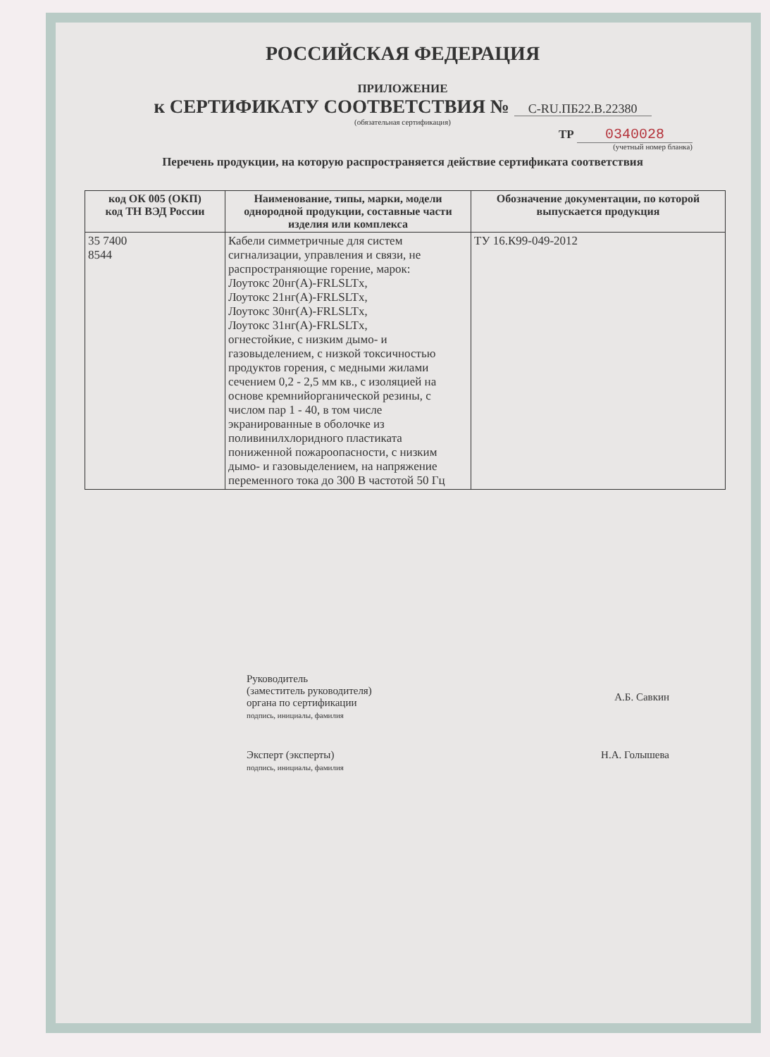РОССИЙСКАЯ ФЕДЕРАЦИЯ
ПРИЛОЖЕНИЕ
к СЕРТИФИКАТУ СООТВЕТСТВИЯ № C-RU.ПБ22.В.22380
(обязательная сертификация)
ТР 0340028
(учетный номер бланка)
Перечень продукции, на которую распространяется действие сертификата соответствия
| код ОК 005 (ОКП) код ТН ВЭД России | Наименование, типы, марки, модели однородной продукции, составные части изделия или комплекса | Обозначение документации, по которой выпускается продукция |
| --- | --- | --- |
| 35 7400 8544 | Кабели симметричные для систем сигнализации, управления и связи, не распространяющие горение, марок: Лоутокс 20нг(А)-FRLSLTx, Лоутокс 21нг(А)-FRLSLTx, Лоутокс 30нг(А)-FRLSLTx, Лоутокс 31нг(А)-FRLSLTx, огнестойкие, с низким дымо- и газовыделением, с низкой токсичностью продуктов горения, с медными жилами сечением 0,2 - 2,5 мм кв., с изоляцией на основе кремнийорганической резины, с числом пар 1 - 40, в том числе экранированные в оболочке из поливинилхлоридного пластиката пониженной пожароопасности, с низким дымо- и газовыделением, на напряжение переменного тока до 300 В частотой 50 Гц | ТУ 16.К99-049-2012 |
Руководитель
(заместитель руководителя)
органа по сертификации
подпись, инициалы, фамилия
А.Б. Савкин
Эксперт (эксперты)
подпись, инициалы, фамилия
Н.А. Голышева